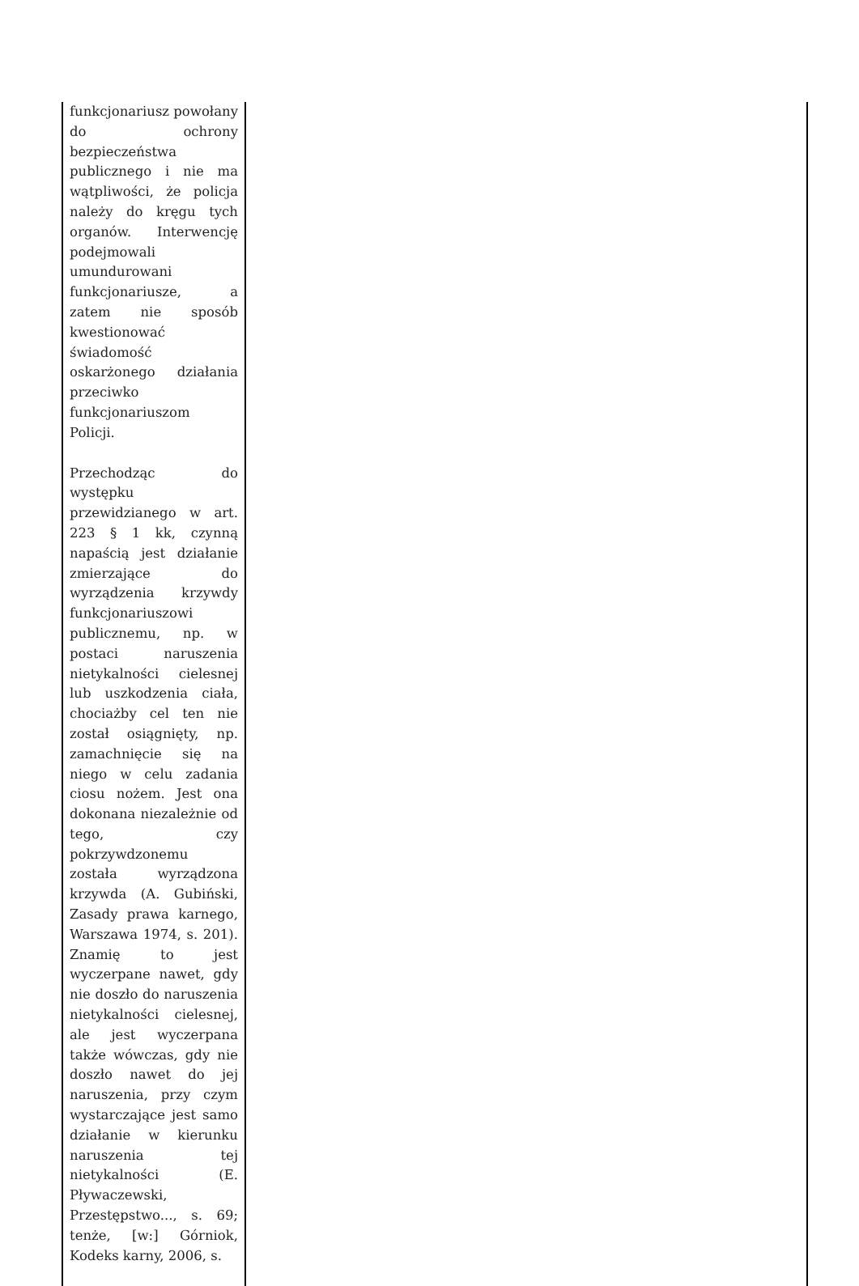| funkcjonariusz powołany do ochrony bezpieczeństwa publicznego i nie ma wątpliwości, że policja należy do kręgu tych organów. Interwencję podejmowali umundurowani funkcjonariusze, a zatem nie sposób kwestionować świadomość oskarżonego działania przeciwko funkcjonariuszom Policji. Przechodząc do występku przewidzianego w art. 223 § 1 kk, czynną napaścią jest działanie zmierzające do wyrządzenia krzywdy funkcjonariuszowi publicznemu, np. w postaci naruszenia nietykalności cielesnej lub uszkodzenia ciała, chociażby cel ten nie został osiągnięty, np. zamachnięcie się na niego w celu zadania ciosu nożem. Jest ona dokonana niezależnie od tego, czy pokrzywdzonemu została wyrządzona krzywda (A. Gubiński, Zasady prawa karnego, Warszawa 1974, s. 201). Znamię to jest wyczerpane nawet, gdy nie doszło do naruszenia nietykalności cielesnej, ale jest wyczerpana także wówczas, gdy nie doszło nawet do jej naruszenia, przy czym wystarczające jest samo działanie w kierunku naruszenia tej nietykalności (E. Pływaczewski, Przestępstwo..., s. 69; tenże, [w:] Górniok, Kodeks karny, 2006, s. | |